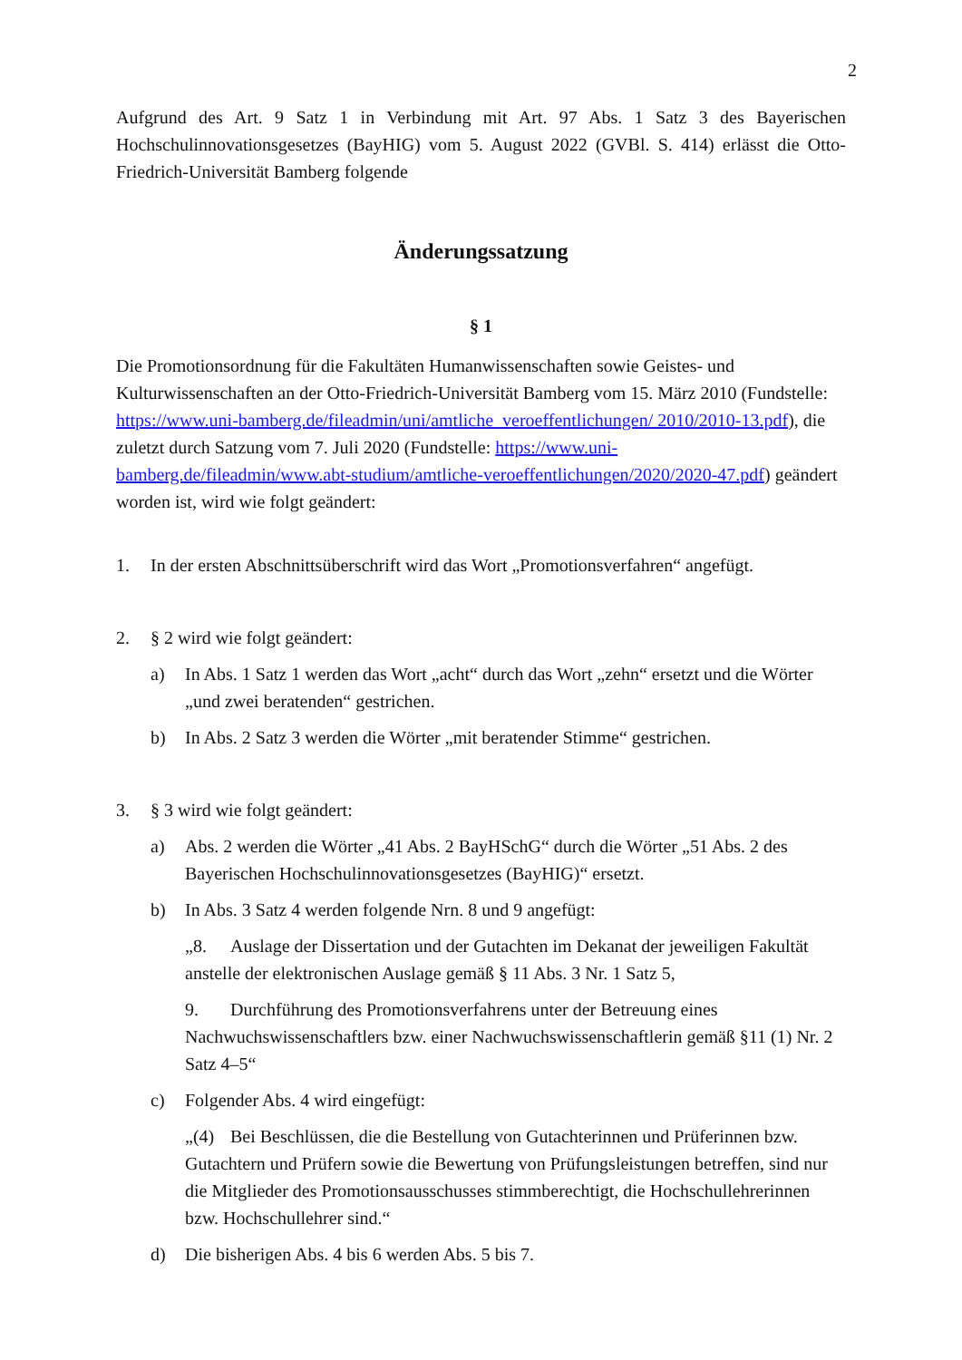2
Aufgrund des Art. 9 Satz 1 in Verbindung mit Art. 97 Abs. 1 Satz 3 des Bayerischen Hochschulinnovationsgesetzes (BayHIG) vom 5. August 2022 (GVBl. S. 414) erlässt die Otto-Friedrich-Universität Bamberg folgende
Änderungssatzung
§ 1
Die Promotionsordnung für die Fakultäten Humanwissenschaften sowie Geistes- und Kulturwissenschaften an der Otto-Friedrich-Universität Bamberg vom 15. März 2010 (Fundstelle: https://www.uni-bamberg.de/fileadmin/uni/amtliche_veroeffentlichungen/ 2010/2010-13.pdf), die zuletzt durch Satzung vom 7. Juli 2020 (Fundstelle: https://www.uni-bamberg.de/fileadmin/www.abt-studium/amtliche-veroeffentlichungen/2020/2020-47.pdf) geändert worden ist, wird wie folgt geändert:
1. In der ersten Abschnittsüberschrift wird das Wort „Promotionsverfahren“ angefügt.
2. § 2 wird wie folgt geändert:
a) In Abs. 1 Satz 1 werden das Wort „acht“ durch das Wort „zehn“ ersetzt und die Wörter „und zwei beratenden“ gestrichen.
b) In Abs. 2 Satz 3 werden die Wörter „mit beratender Stimme“ gestrichen.
3. § 3 wird wie folgt geändert:
a) Abs. 2 werden die Wörter „41 Abs. 2 BayHSchG“ durch die Wörter „51 Abs. 2 des Bayerischen Hochschulinnovationsgesetzes (BayHIG)“ ersetzt.
b) In Abs. 3 Satz 4 werden folgende Nrn. 8 und 9 angefügt:
„8. Auslage der Dissertation und der Gutachten im Dekanat der jeweiligen Fakultät anstelle der elektronischen Auslage gemäß § 11 Abs. 3 Nr. 1 Satz 5,
9. Durchführung des Promotionsverfahrens unter der Betreuung eines Nachwuchswissenschaftlers bzw. einer Nachwuchswissenschaftlerin gemäß §11 (1) Nr. 2 Satz 4–5“
c) Folgender Abs. 4 wird eingefügt:
„(4) Bei Beschlüssen, die die Bestellung von Gutachterinnen und Prüferinnen bzw. Gutachtern und Prüfern sowie die Bewertung von Prüfungsleistungen betreffen, sind nur die Mitglieder des Promotionsausschusses stimmberechtigt, die Hochschullehrerinnen bzw. Hochschullehrer sind.“
d) Die bisherigen Abs. 4 bis 6 werden Abs. 5 bis 7.